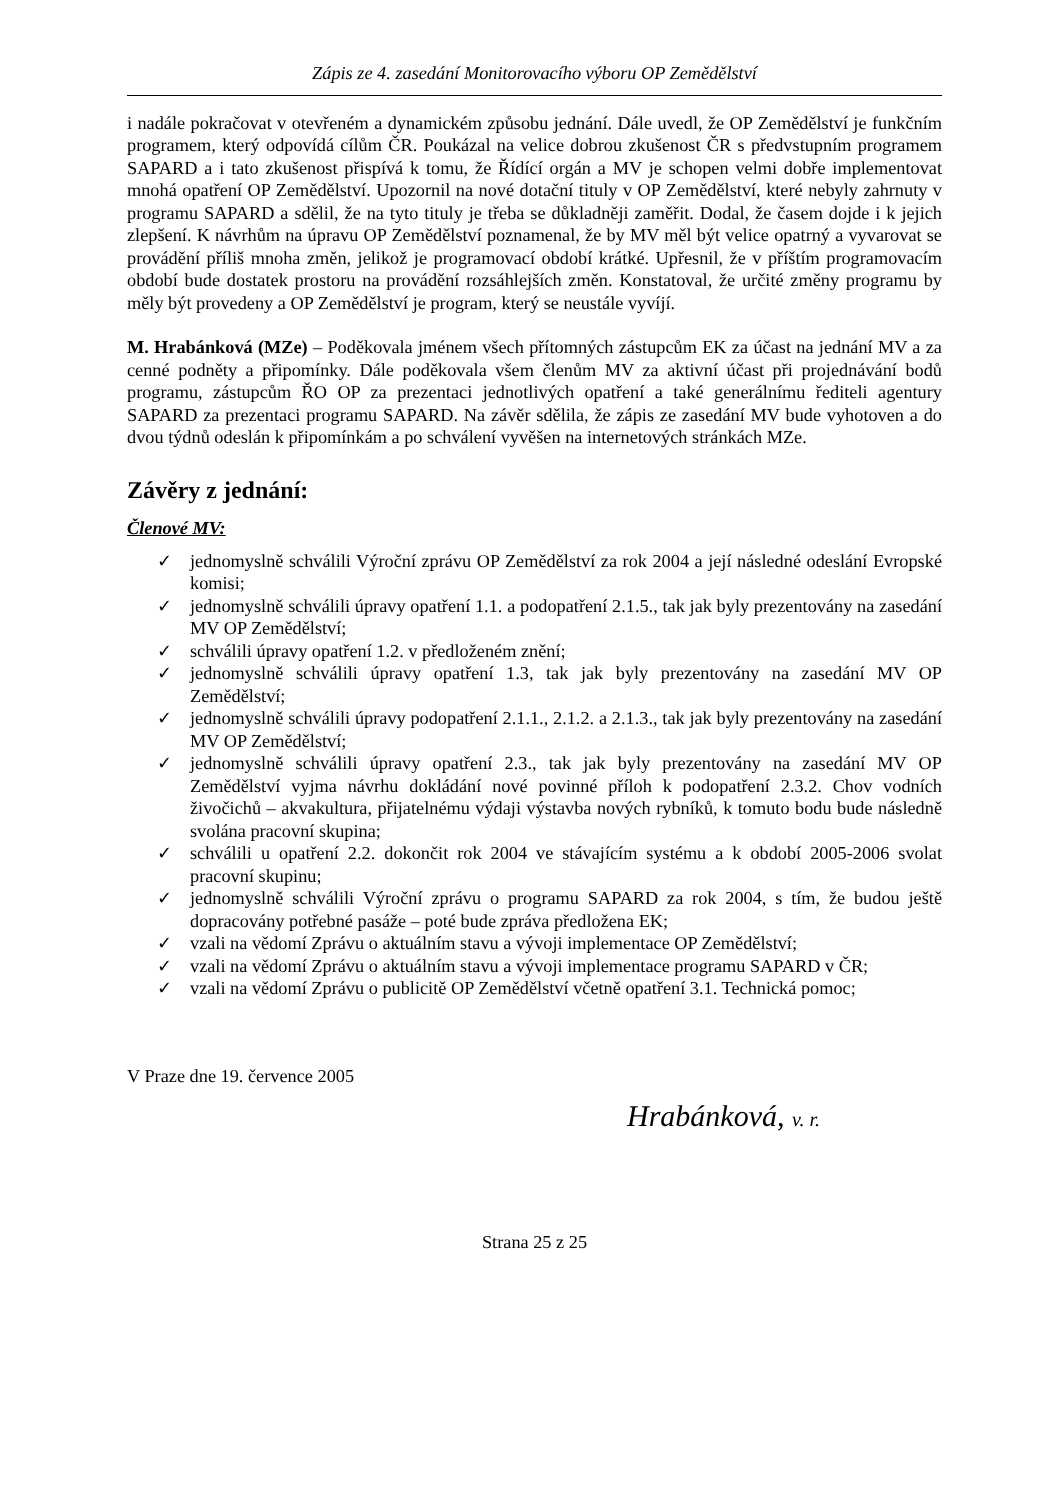Zápis ze 4. zasedání Monitorovacího výboru OP Zemědělství
i nadále pokračovat v otevřeném a dynamickém způsobu jednání. Dále uvedl, že OP Zemědělství je funkčním programem, který odpovídá cílům ČR. Poukázal na velice dobrou zkušenost ČR s předvstupním programem SAPARD a i tato zkušenost přispívá k tomu, že Řídící orgán a MV je schopen velmi dobře implementovat mnohá opatření OP Zemědělství. Upozornil na nové dotační tituly v OP Zemědělství, které nebyly zahrnuty v programu SAPARD a sdělil, že na tyto tituly je třeba se důkladněji zaměřit. Dodal, že časem dojde i k jejich zlepšení. K návrhům na úpravu OP Zemědělství poznamenal, že by MV měl být velice opatrný a vyvarovat se provádění příliš mnoha změn, jelikož je programovací období krátké. Upřesnil, že v příštím programovacím období bude dostatek prostoru na provádění rozsáhlejších změn. Konstatoval, že určité změny programu by měly být provedeny a OP Zemědělství je program, který se neustále vyvíjí.
M. Hrabánková (MZe) – Poděkovala jménem všech přítomných zástupcům EK za účast na jednání MV a za cenné podněty a připomínky. Dále poděkovala všem členům MV za aktivní účast při projednávání bodů programu, zástupcům ŘO OP za prezentaci jednotlivých opatření a také generálnímu řediteli agentury SAPARD za prezentaci programu SAPARD. Na závěr sdělila, že zápis ze zasedání MV bude vyhotoven a do dvou týdnů odeslán k připomínkám a po schválení vyvěšen na internetových stránkách MZe.
Závěry z jednání:
Členové MV:
✓ jednomyslně schválili Výroční zprávu OP Zemědělství za rok 2004 a její následné odeslání Evropské komisi;
✓ jednomyslně schválili úpravy opatření 1.1. a podopatření 2.1.5., tak jak byly prezentovány na zasedání MV OP Zemědělství;
✓ schválili úpravy opatření 1.2. v předloženém znění;
✓ jednomyslně schválili úpravy opatření 1.3, tak jak byly prezentovány na zasedání MV OP Zemědělství;
✓ jednomyslně schválili úpravy podopatření 2.1.1., 2.1.2. a 2.1.3., tak jak byly prezentovány na zasedání MV OP Zemědělství;
✓ jednomyslně schválili úpravy opatření 2.3., tak jak byly prezentovány na zasedání MV OP Zemědělství vyjma návrhu dokládání nové povinné příloh k podopatření 2.3.2. Chov vodních živočichů – akvakultura, přijatelnému výdaji výstavba nových rybníků, k tomuto bodu bude následně svolána pracovní skupina;
✓ schválili u opatření 2.2. dokončit rok 2004 ve stávajícím systému a k období 2005-2006 svolat pracovní skupinu;
✓ jednomyslně schválili Výroční zprávu o programu SAPARD za rok 2004, s tím, že budou ještě dopracovány potřebné pasáže – poté bude zpráva předložena EK;
✓ vzali na vědomí Zprávu o aktuálním stavu a vývoji implementace OP Zemědělství;
✓ vzali na vědomí Zprávu o aktuálním stavu a vývoji implementace programu SAPARD v ČR;
✓ vzali na vědomí Zprávu o publicitě OP Zemědělství včetně opatření 3.1. Technická pomoc;
V Praze dne 19. července 2005
Hrabánková, v. r.
Strana 25 z 25